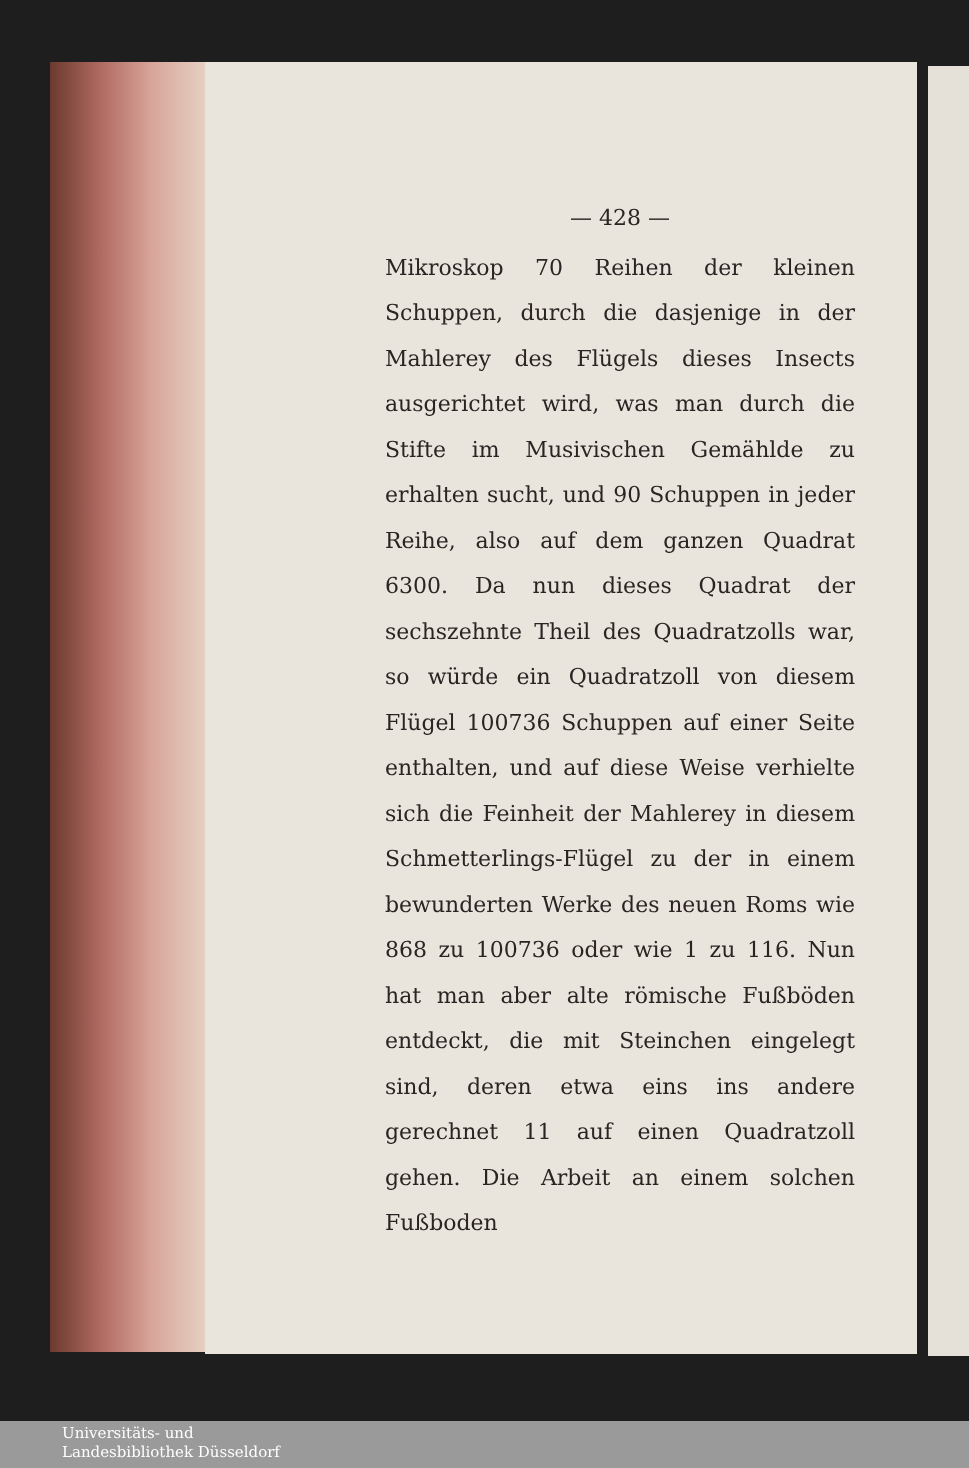— 428 —
Mikroskop 70 Reihen der kleinen Schuppen, durch die dasjenige in der Mahlerey des Flügels dieses Insects ausgerichtet wird, was man durch die Stifte im Musivischen Gemählde zu erhalten sucht, und 90 Schuppen in jeder Reihe, also auf dem ganzen Quadrat 6300. Da nun dieses Quadrat der sechszehnte Theil des Quadratzolls war, so würde ein Quadratzoll von diesem Flügel 100736 Schuppen auf einer Seite enthalten, und auf diese Weise verhielte sich die Feinheit der Mahlerey in diesem Schmetterlings-Flügel zu der in einem bewunderten Werke des neuen Roms wie 868 zu 100736 oder wie 1 zu 116. Nun hat man aber alte römische Fußböden entdeckt, die mit Steinchen eingelegt sind, deren etwa eins ins andere gerechnet 11 auf einen Quadratzoll gehen. Die Arbeit an einem solchen Fußboden
Universitäts- und
Landesbibliothek Düsseldorf